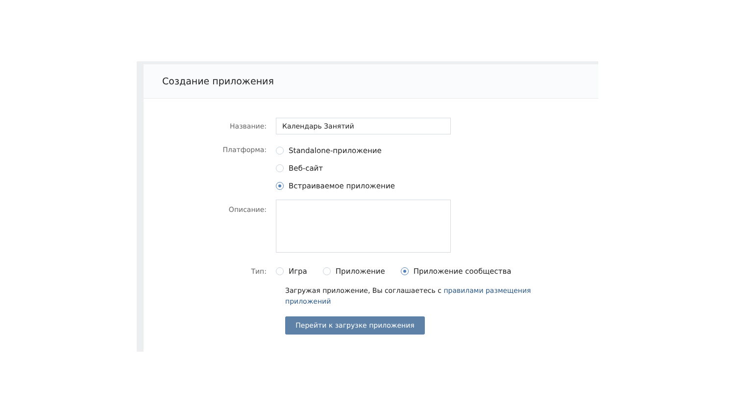Создание приложения
Название:
Календарь Занятий
Платформа:
Standalone-приложение
Веб-сайт
Встраиваемое приложение
Описание:
Тип:
Игра Приложение Приложение сообщества
Загружая приложение, Вы соглашаетесь с правилами размещения приложений
Перейти к загрузке приложения